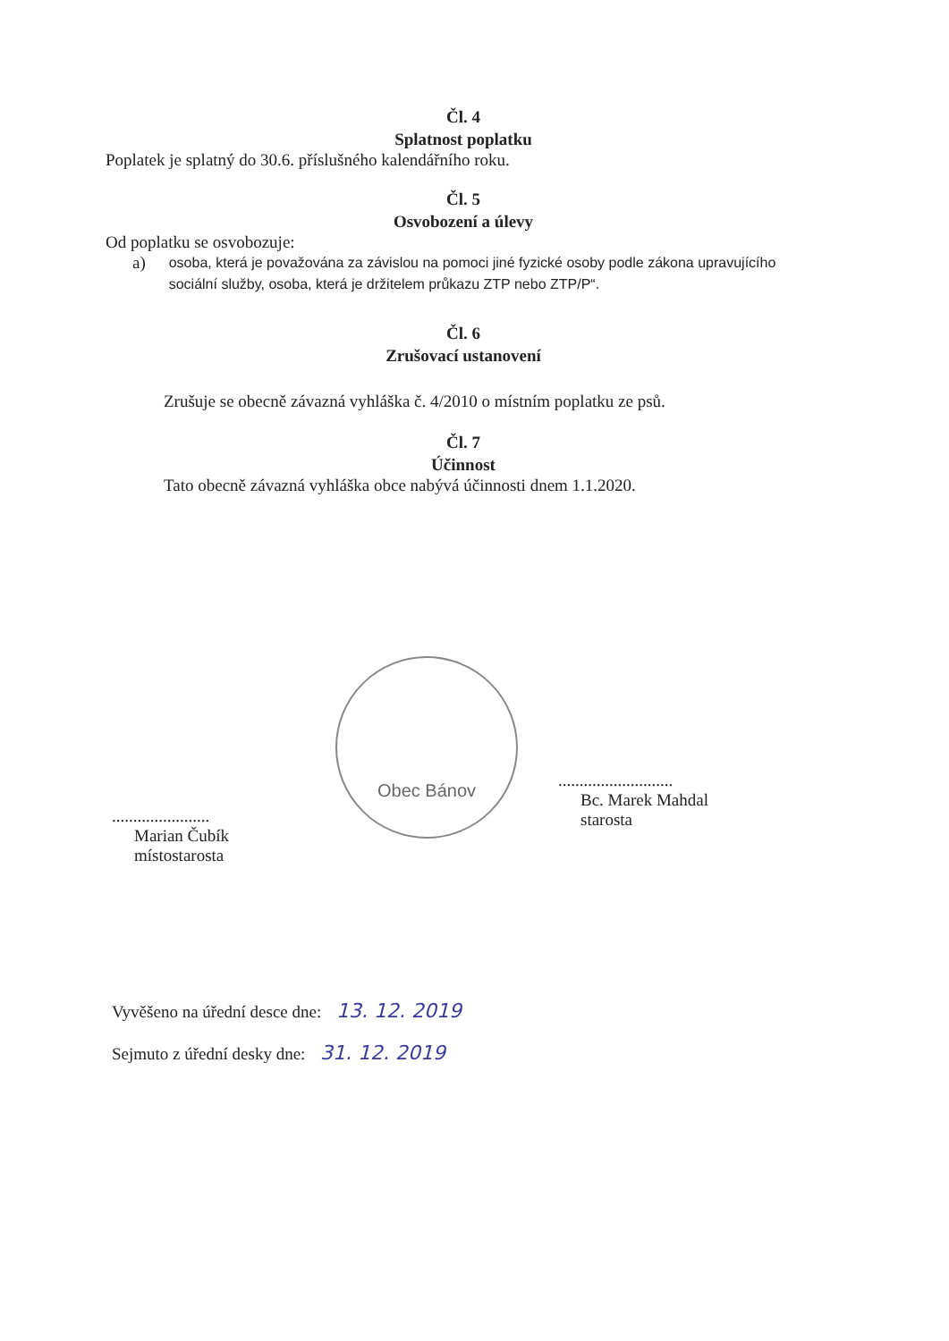Čl. 4
Splatnost poplatku
Poplatek je splatný do 30.6. příslušného kalendářního roku.
Čl. 5
Osvobození a úlevy
Od poplatku se osvobozuje:
a) osoba, která je považována za závislou na pomoci jiné fyzické osoby podle zákona upravujícího sociální služby, osoba, která je držitelem průkazu ZTP nebo ZTP/P“.
Čl. 6
Zrušovací ustanovení
Zrušuje se obecně závazná vyhláška č. 4/2010 o místním poplatku ze psů.
Čl. 7
Účinnost
Tato obecně závazná vyhláška obce nabývá účinnosti dnem 1.1.2020.
.......................
Marian Čubík
místostarosta
Obec Bánov
...........................
Bc. Marek Mahdal
starosta
Vyvěšeno na úřední desce dne: 13. 12. 2019
Sejmuto z úřední desky dne: 31. 12. 2019